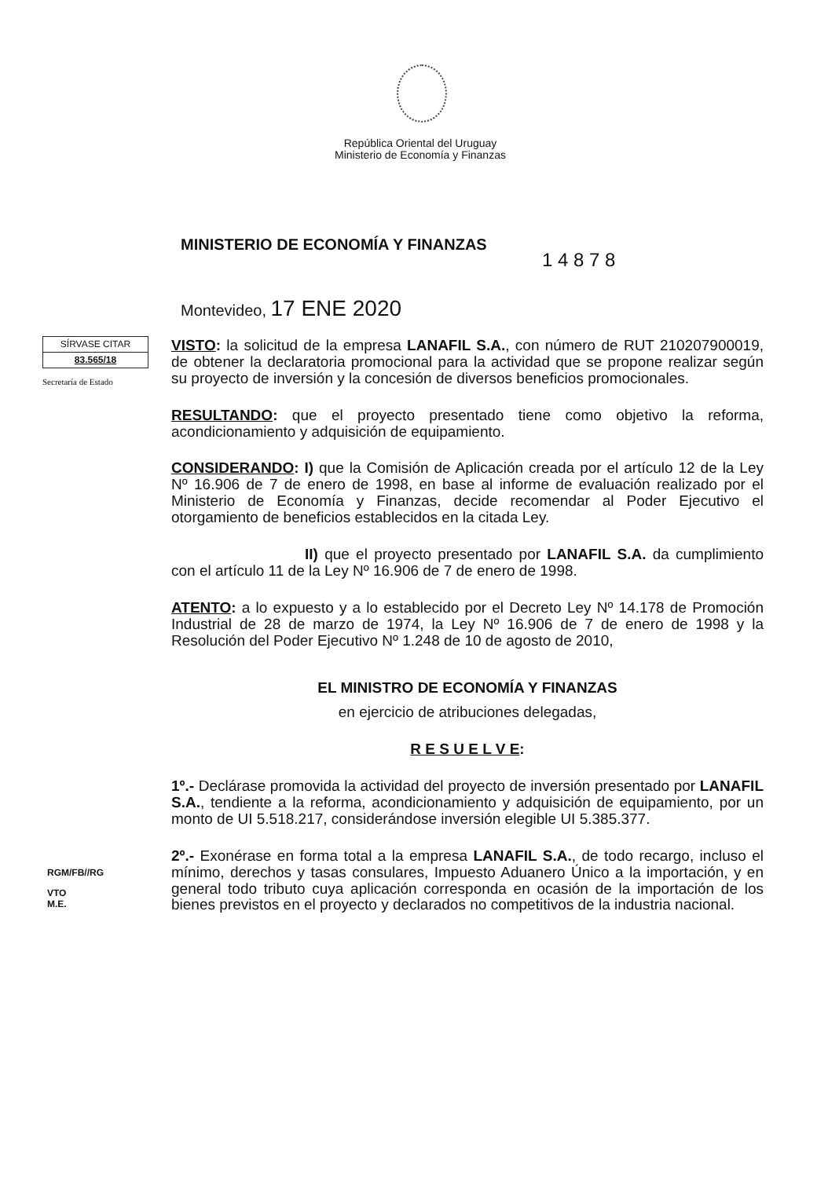República Oriental del Uruguay
Ministerio de Economía y Finanzas
MINISTERIO DE ECONOMÍA Y FINANZAS
1 4 8 7 8
Montevideo, 17 ENE 2020
SÍRVASE CITAR
83.565/18
Secretaría de Estado
VISTO: la solicitud de la empresa LANAFIL S.A., con número de RUT 210207900019, de obtener la declaratoria promocional para la actividad que se propone realizar según su proyecto de inversión y la concesión de diversos beneficios promocionales.
RESULTANDO: que el proyecto presentado tiene como objetivo la reforma, acondicionamiento y adquisición de equipamiento.
CONSIDERANDO: I) que la Comisión de Aplicación creada por el artículo 12 de la Ley Nº 16.906 de 7 de enero de 1998, en base al informe de evaluación realizado por el Ministerio de Economía y Finanzas, decide recomendar al Poder Ejecutivo el otorgamiento de beneficios establecidos en la citada Ley.
II) que el proyecto presentado por LANAFIL S.A. da cumplimiento con el artículo 11 de la Ley Nº 16.906 de 7 de enero de 1998.
ATENTO: a lo expuesto y a lo establecido por el Decreto Ley Nº 14.178 de Promoción Industrial de 28 de marzo de 1974, la Ley Nº 16.906 de 7 de enero de 1998 y la Resolución del Poder Ejecutivo Nº 1.248 de 10 de agosto de 2010,
EL MINISTRO DE ECONOMÍA Y FINANZAS
en ejercicio de atribuciones delegadas,
R E S U E L V E:
1º.- Declárase promovida la actividad del proyecto de inversión presentado por LANAFIL S.A., tendiente a la reforma, acondicionamiento y adquisición de equipamiento, por un monto de UI 5.518.217, considerándose inversión elegible UI 5.385.377.
2º.- Exonérase en forma total a la empresa LANAFIL S.A., de todo recargo, incluso el mínimo, derechos y tasas consulares, Impuesto Aduanero Único a la importación, y en general todo tributo cuya aplicación corresponda en ocasión de la importación de los bienes previstos en el proyecto y declarados no competitivos de la industria nacional.
RGM/FB//RG
VTO
M.E.